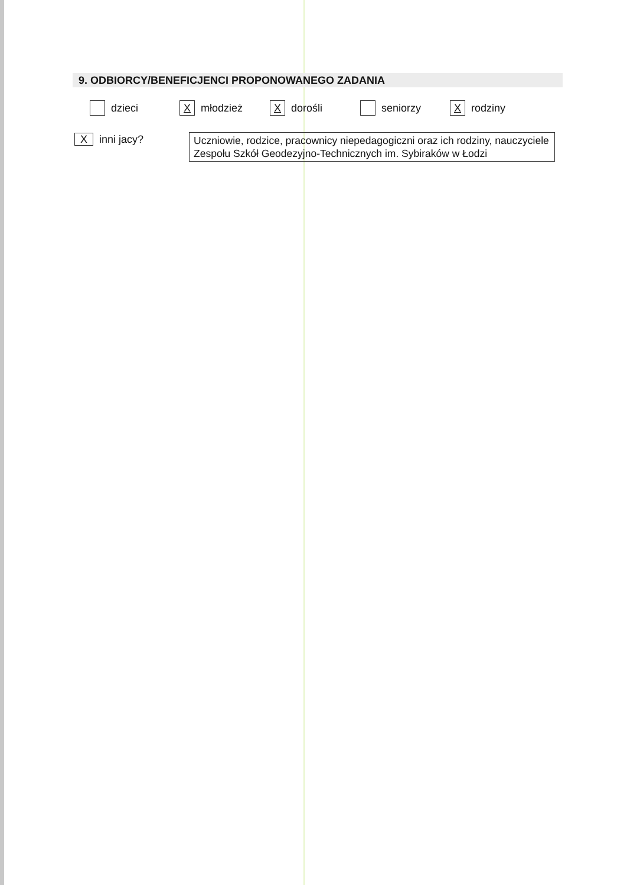9. ODBIORCY/BENEFICJENCI PROPONOWANEGO ZADANIA
dzieci
Xmłodzież
Xdorośli seniorzy
Xrodziny
Xinni jacy?
Uczniowie, rodzice, pracownicy niepedagogiczni oraz ich rodziny, nauczyciele Zespołu Szkół Geodezyjno-Technicznych im. Sybiraków w Łodzi